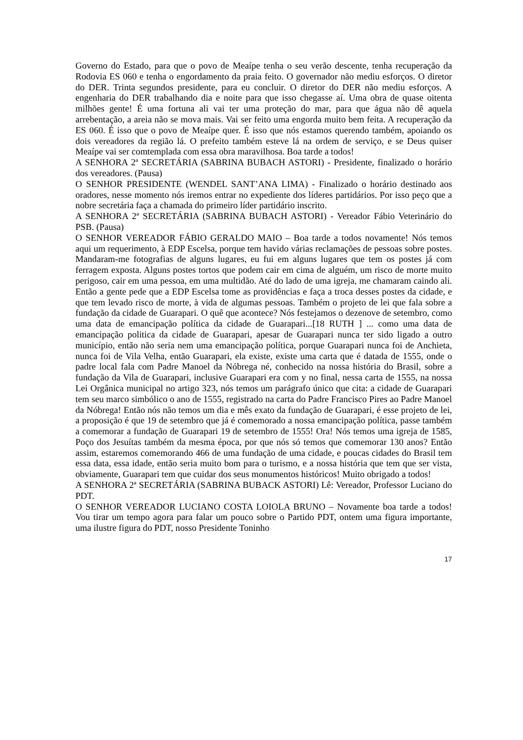Governo do Estado, para que o povo de Meaípe tenha o seu verão descente, tenha recuperação da Rodovia ES 060 e tenha o engordamento da praia feito. O governador não mediu esforços. O diretor do DER. Trinta segundos presidente, para eu concluir. O diretor do DER não mediu esforços. A engenharia do DER trabalhando dia e noite para que isso chegasse aí. Uma obra de quase oitenta milhões gente! É uma fortuna ali vai ter uma proteção do mar, para que água não dê aquela arrebentação, a areia não se mova mais. Vai ser feito uma engorda muito bem feita. A recuperação da ES 060. É isso que o povo de Meaípe quer. É isso que nós estamos querendo também, apoiando os dois vereadores da região lá. O prefeito também esteve lá na ordem de serviço, e se Deus quiser Meaípe vai ser comtemplada com essa obra maravilhosa. Boa tarde a todos!
A SENHORA 2ª SECRETÁRIA (SABRINA BUBACH ASTORI) - Presidente, finalizado o horário dos vereadores. (Pausa)
O SENHOR PRESIDENTE (WENDEL SANT’ANA LIMA) - Finalizado o horário destinado aos oradores, nesse momento nós iremos entrar no expediente dos líderes partidários. Por isso peço que a nobre secretária faça a chamada do primeiro líder partidário inscrito.
A SENHORA 2ª SECRETÁRIA (SABRINA BUBACH ASTORI) - Vereador Fábio Veterinário do PSB. (Pausa)
O SENHOR VEREADOR FÁBIO GERALDO MAIO – Boa tarde a todos novamente! Nós temos aqui um requerimento, à EDP Escelsa, porque tem havido várias reclamações de pessoas sobre postes. Mandaram-me fotografias de alguns lugares, eu fui em alguns lugares que tem os postes já com ferragem exposta. Alguns postes tortos que podem cair em cima de alguém, um risco de morte muito perigoso, cair em uma pessoa, em uma multidão. Até do lado de uma igreja, me chamaram caindo ali. Então a gente pede que a EDP Escelsa tome as providências e faça a troca desses postes da cidade, e que tem levado risco de morte, à vida de algumas pessoas. Também o projeto de lei que fala sobre a fundação da cidade de Guarapari. O quê que acontece? Nós festejamos o dezenove de setembro, como uma data de emancipação política da cidade de Guarapari...[18 RUTH ] ... como uma data de emancipação politica da cidade de Guarapari, apesar de Guarapari nunca ter sido ligado a outro município, então não seria nem uma emancipação política, porque Guarapari nunca foi de Anchieta, nunca foi de Vila Velha, então Guarapari, ela existe, existe uma carta que é datada de 1555, onde o padre local fala com Padre Manoel da Nóbrega né, conhecido na nossa história do Brasil, sobre a fundação da Vila de Guarapari, inclusive Guarapari era com y no final, nessa carta de 1555, na nossa Lei Orgânica municipal no artigo 323, nós temos um parágrafo único que cita: a cidade de Guarapari tem seu marco simbólico o ano de 1555, registrado na carta do Padre Francisco Pires ao Padre Manoel da Nóbrega! Então nós não temos um dia e mês exato da fundação de Guarapari, é esse projeto de lei, a proposição é que 19 de setembro que já é comemorado a nossa emancipação política, passe também a comemorar a fundação de Guarapari 19 de setembro de 1555! Ora! Nós temos uma igreja de 1585, Poço dos Jesuítas também da mesma época, por que nós só temos que comemorar 130 anos? Então assim, estaremos comemorando 466 de uma fundação de uma cidade, e poucas cidades do Brasil tem essa data, essa idade, então seria muito bom para o turismo, e a nossa história que tem que ser vista, obviamente, Guarapari tem que cuidar dos seus monumentos históricos! Muito obrigado a todos!
A SENHORA 2ª SECRETÁRIA (SABRINA BUBACK ASTORI) Lê: Vereador, Professor Luciano do PDT.
O SENHOR VEREADOR LUCIANO COSTA LOIOLA BRUNO – Novamente boa tarde a todos! Vou tirar um tempo agora para falar um pouco sobre o Partido PDT, ontem uma figura importante, uma ilustre figura do PDT, nosso Presidente Toninho
17